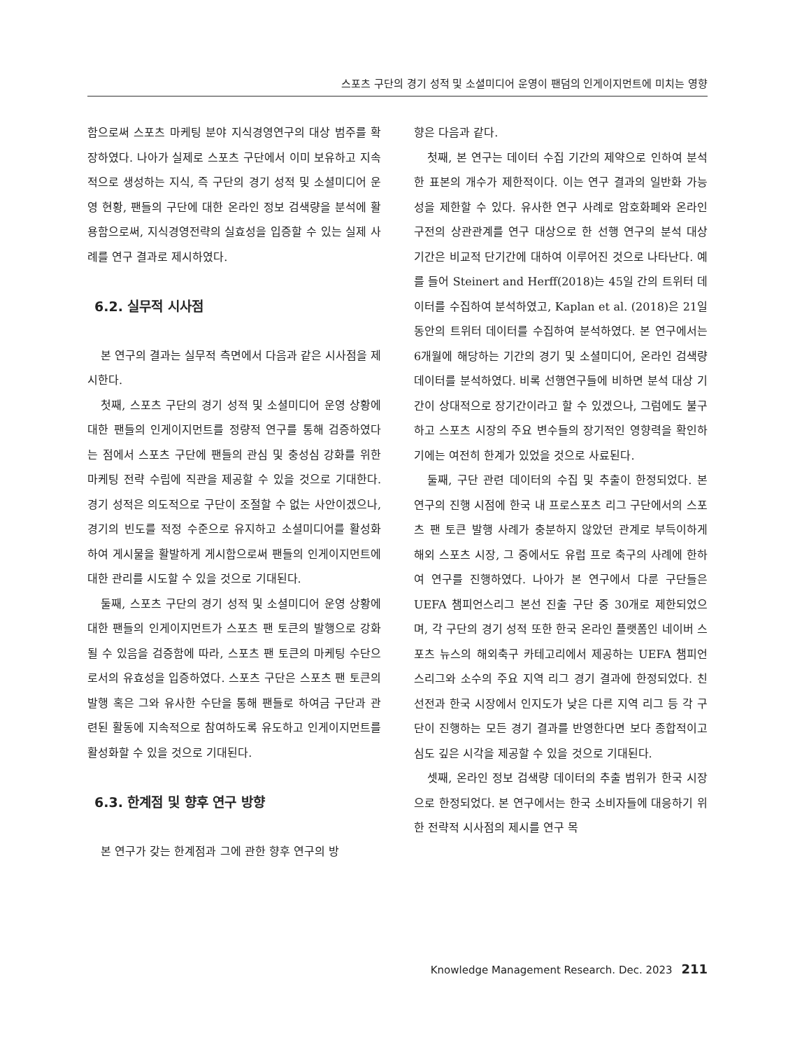스포츠 구단의 경기 성적 및 소셜미디어 운영이 팬덤의 인게이지먼트에 미치는 영향
함으로써 스포츠 마케팅 분야 지식경영연구의 대상 범주를 확장하였다. 나아가 실제로 스포츠 구단에서 이미 보유하고 지속적으로 생성하는 지식, 즉 구단의 경기 성적 및 소셜미디어 운영 현황, 팬들의 구단에 대한 온라인 정보 검색량을 분석에 활용함으로써, 지식경영전략의 실효성을 입증할 수 있는 실제 사례를 연구 결과로 제시하였다.
6.2. 실무적 시사점
본 연구의 결과는 실무적 측면에서 다음과 같은 시사점을 제시한다.
첫째, 스포츠 구단의 경기 성적 및 소셜미디어 운영 상황에 대한 팬들의 인게이지먼트를 정량적 연구를 통해 검증하였다는 점에서 스포츠 구단에 팬들의 관심 및 충성심 강화를 위한 마케팅 전략 수립에 직관을 제공할 수 있을 것으로 기대한다. 경기 성적은 의도적으로 구단이 조절할 수 없는 사안이겠으나, 경기의 빈도를 적정 수준으로 유지하고 소셜미디어를 활성화하여 게시물을 활발하게 게시함으로써 팬들의 인게이지먼트에 대한 관리를 시도할 수 있을 것으로 기대된다.
둘째, 스포츠 구단의 경기 성적 및 소셜미디어 운영 상황에 대한 팬들의 인게이지먼트가 스포츠 팬 토큰의 발행으로 강화될 수 있음을 검증함에 따라, 스포츠 팬 토큰의 마케팅 수단으로서의 유효성을 입증하였다. 스포츠 구단은 스포츠 팬 토큰의 발행 혹은 그와 유사한 수단을 통해 팬들로 하여금 구단과 관련된 활동에 지속적으로 참여하도록 유도하고 인게이지먼트를 활성화할 수 있을 것으로 기대된다.
6.3. 한계점 및 향후 연구 방향
본 연구가 갖는 한계점과 그에 관한 향후 연구의 방
향은 다음과 같다.
첫째, 본 연구는 데이터 수집 기간의 제약으로 인하여 분석한 표본의 개수가 제한적이다. 이는 연구 결과의 일반화 가능성을 제한할 수 있다. 유사한 연구 사례로 암호화폐와 온라인 구전의 상관관계를 연구 대상으로 한 선행 연구의 분석 대상 기간은 비교적 단기간에 대하여 이루어진 것으로 나타난다. 예를 들어 Steinert and Herff(2018)는 45일 간의 트위터 데이터를 수집하여 분석하였고, Kaplan et al. (2018)은 21일 동안의 트위터 데이터를 수집하여 분석하였다. 본 연구에서는 6개월에 해당하는 기간의 경기 및 소셜미디어, 온라인 검색량 데이터를 분석하였다. 비록 선행연구들에 비하면 분석 대상 기간이 상대적으로 장기간이라고 할 수 있겠으나, 그럼에도 불구하고 스포츠 시장의 주요 변수들의 장기적인 영향력을 확인하기에는 여전히 한계가 있었을 것으로 사료된다.
둘째, 구단 관련 데이터의 수집 및 추출이 한정되었다. 본 연구의 진행 시점에 한국 내 프로스포츠 리그 구단에서의 스포츠 팬 토큰 발행 사례가 충분하지 않았던 관계로 부득이하게 해외 스포츠 시장, 그 중에서도 유럽 프로 축구의 사례에 한하여 연구를 진행하였다. 나아가 본 연구에서 다룬 구단들은 UEFA 챔피언스리그 본선 진출 구단 중 30개로 제한되었으며, 각 구단의 경기 성적 또한 한국 온라인 플랫폼인 네이버 스포츠 뉴스의 해외축구 카테고리에서 제공하는 UEFA 챔피언스리그와 소수의 주요 지역 리그 경기 결과에 한정되었다. 친선전과 한국 시장에서 인지도가 낮은 다른 지역 리그 등 각 구단이 진행하는 모든 경기 결과를 반영한다면 보다 종합적이고 심도 깊은 시각을 제공할 수 있을 것으로 기대된다.
셋째, 온라인 정보 검색량 데이터의 추출 범위가 한국 시장으로 한정되었다. 본 연구에서는 한국 소비자들에 대응하기 위한 전략적 시사점의 제시를 연구 목
Knowledge Management Research. Dec. 2023 211